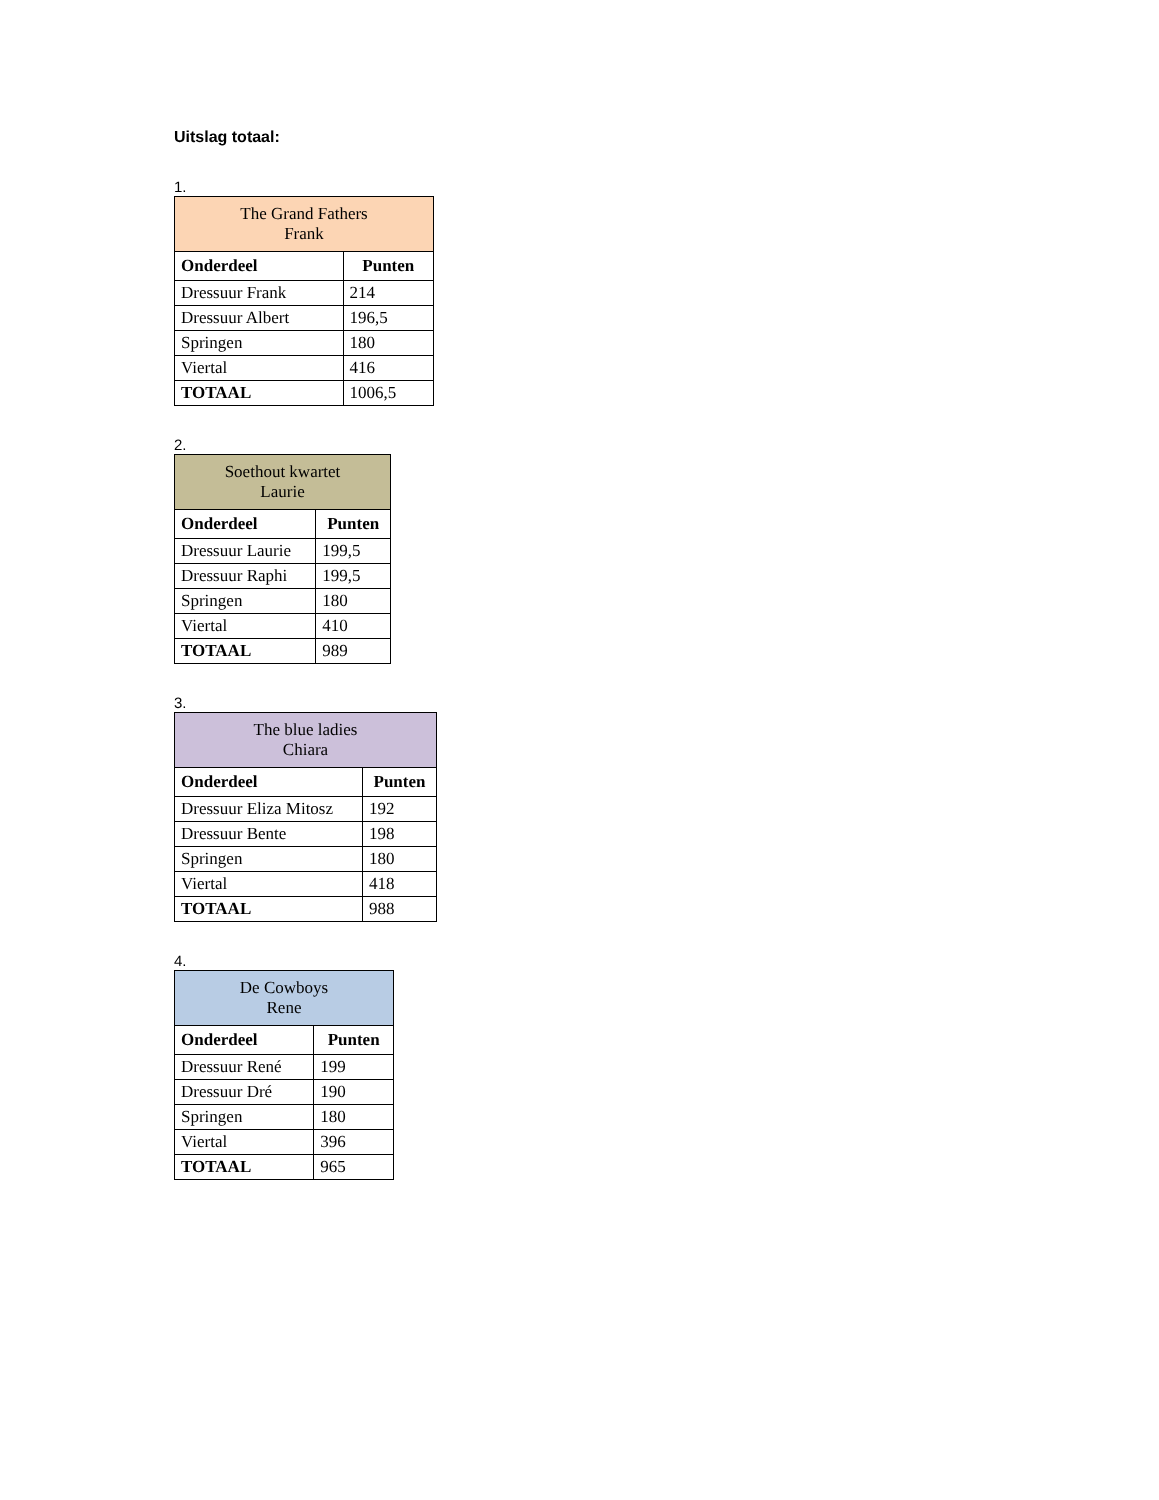Uitslag totaal:
1.
| The Grand Fathers Frank | |
| Onderdeel | Punten |
| Dressuur Frank | 214 |
| Dressuur Albert | 196,5 |
| Springen | 180 |
| Viertal | 416 |
| TOTAAL | 1006,5 |
2.
| Soethout kwartet Laurie | |
| Onderdeel | Punten |
| Dressuur Laurie | 199,5 |
| Dressuur Raphi | 199,5 |
| Springen | 180 |
| Viertal | 410 |
| TOTAAL | 989 |
3.
| The blue ladies Chiara | |
| Onderdeel | Punten |
| Dressuur Eliza Mitosz | 192 |
| Dressuur Bente | 198 |
| Springen | 180 |
| Viertal | 418 |
| TOTAAL | 988 |
4.
| De Cowboys Rene | |
| Onderdeel | Punten |
| Dressuur René | 199 |
| Dressuur Dré | 190 |
| Springen | 180 |
| Viertal | 396 |
| TOTAAL | 965 |